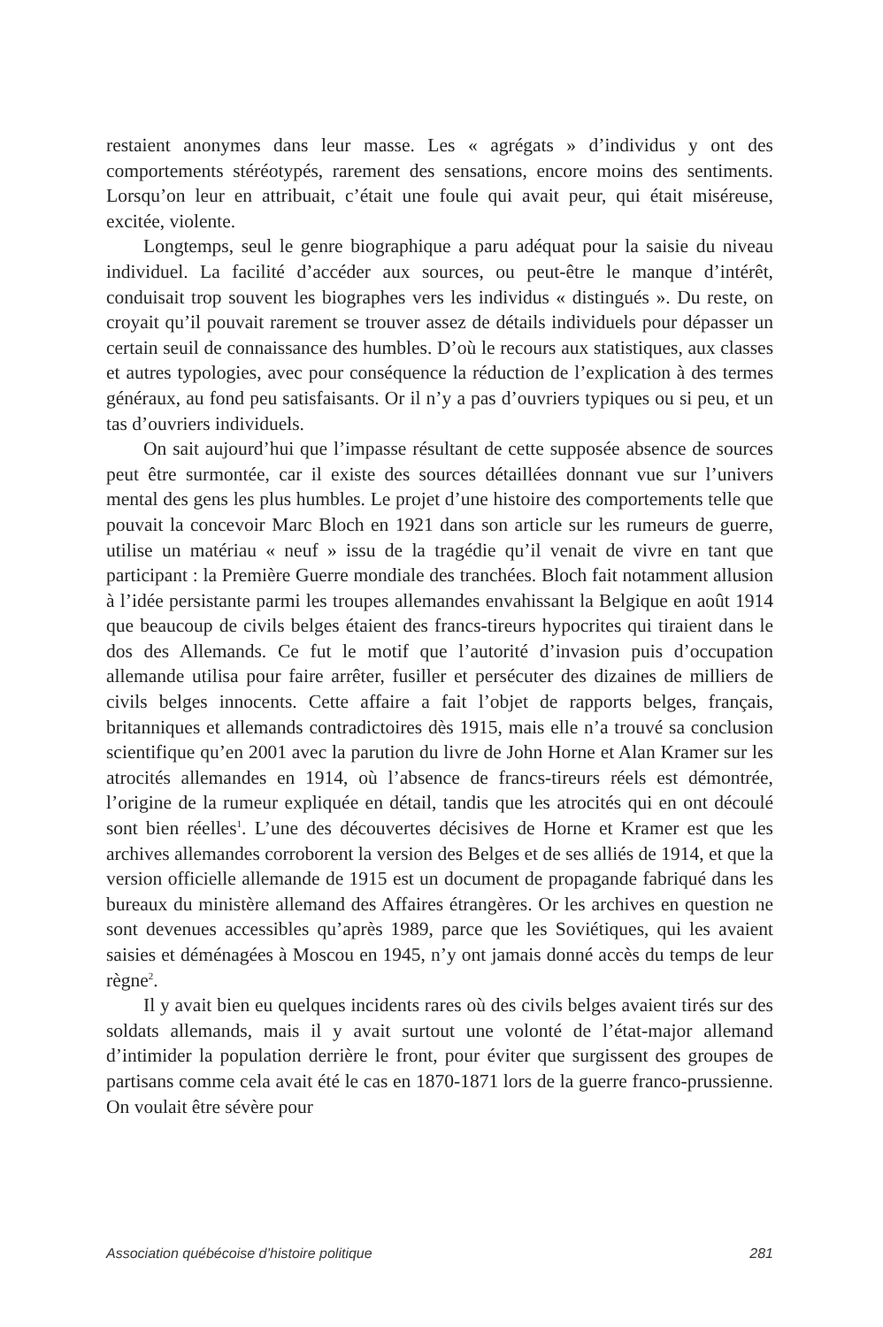restaient anonymes dans leur masse. Les « agrégats » d’individus y ont des comportements stéréotypés, rarement des sensations, encore moins des sentiments. Lorsqu’on leur en attribuait, c’était une foule qui avait peur, qui était miséreuse, excitée, violente.
Longtemps, seul le genre biographique a paru adéquat pour la saisie du niveau individuel. La facilité d’accéder aux sources, ou peut-être le manque d’intérêt, conduisait trop souvent les biographes vers les individus « distingués ». Du reste, on croyait qu’il pouvait rarement se trouver assez de détails individuels pour dépasser un certain seuil de connaissance des humbles. D’où le recours aux statistiques, aux classes et autres typologies, avec pour conséquence la réduction de l’explication à des termes généraux, au fond peu satisfaisants. Or il n’y a pas d’ouvriers typiques ou si peu, et un tas d’ouvriers individuels.
On sait aujourd’hui que l’impasse résultant de cette supposée absence de sources peut être surmontée, car il existe des sources détaillées donnant vue sur l’univers mental des gens les plus humbles. Le projet d’une histoire des comportements telle que pouvait la concevoir Marc Bloch en 1921 dans son article sur les rumeurs de guerre, utilise un matériau « neuf » issu de la tragédie qu’il venait de vivre en tant que participant : la Première Guerre mondiale des tranchées. Bloch fait notamment allusion à l’idée persistante parmi les troupes allemandes envahissant la Belgique en août 1914 que beaucoup de civils belges étaient des francs-tireurs hypocrites qui tiraient dans le dos des Allemands. Ce fut le motif que l’autorité d’invasion puis d’occupation allemande utilisa pour faire arrêter, fusiller et persécuter des dizaines de milliers de civils belges innocents. Cette affaire a fait l’objet de rapports belges, français, britanniques et allemands contradictoires dès 1915, mais elle n’a trouvé sa conclusion scientifique qu’en 2001 avec la parution du livre de John Horne et Alan Kramer sur les atrocités allemandes en 1914, où l’absence de francs-tireurs réels est démontrée, l’origine de la rumeur expliquée en détail, tandis que les atrocités qui en ont découlé sont bien réelles<sup>1</sup>. L’une des découvertes décisives de Horne et Kramer est que les archives allemandes corroborent la version des Belges et de ses alliés de 1914, et que la version officielle allemande de 1915 est un document de propagande fabriqué dans les bureaux du ministère allemand des Affaires étrangères. Or les archives en question ne sont devenues accessibles qu’après 1989, parce que les Soviétiques, qui les avaient saisies et déménagées à Moscou en 1945, n’y ont jamais donné accès du temps de leur règne<sup>2</sup>.
Il y avait bien eu quelques incidents rares où des civils belges avaient tirés sur des soldats allemands, mais il y avait surtout une volonté de l’état-major allemand d’intimider la population derrière le front, pour éviter que surgissent des groupes de partisans comme cela avait été le cas en 1870-1871 lors de la guerre franco-prussienne. On voulait être sévère pour
Association québécoise d’histoire politique 281